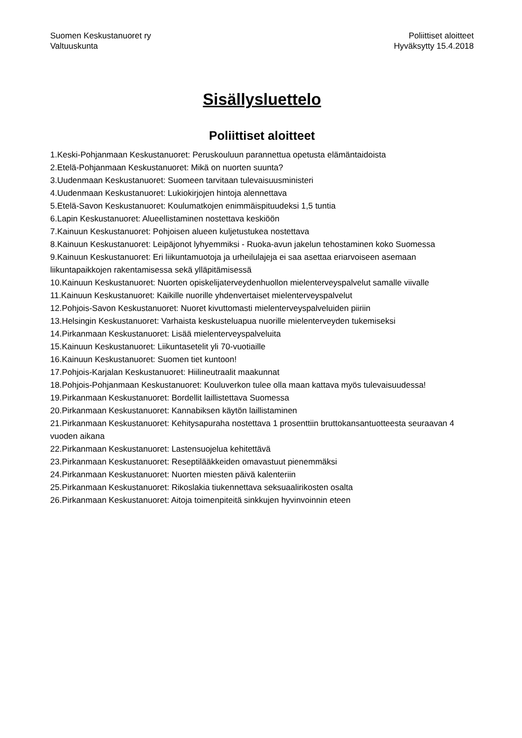Suomen Keskustanuoret ry
Valtuuskunta
Poliittiset aloitteet
Hyväksytty 15.4.2018
Sisällysluettelo
Poliittiset aloitteet
1.Keski-Pohjanmaan Keskustanuoret: Peruskouluun parannettua opetusta elämäntaidoista
2.Etelä-Pohjanmaan Keskustanuoret: Mikä on nuorten suunta?
3.Uudenmaan Keskustanuoret: Suomeen tarvitaan tulevaisuusministeri
4.Uudenmaan Keskustanuoret: Lukiokirjojen hintoja alennettava
5.Etelä-Savon Keskustanuoret: Koulumatkojen enimmäispituudeksi 1,5 tuntia
6.Lapin Keskustanuoret: Alueellistaminen nostettava keskiöön
7.Kainuun Keskustanuoret: Pohjoisen alueen kuljetustukea nostettava
8.Kainuun Keskustanuoret: Leipäjonot lyhyemmiksi - Ruoka-avun jakelun tehostaminen koko Suomessa
9.Kainuun Keskustanuoret: Eri liikuntamuotoja ja urheilulajeja ei saa asettaa eriarvoiseen asemaan liikuntapaikkojen rakentamisessa sekä ylläpitämisessä
10.Kainuun Keskustanuoret: Nuorten opiskelijaterveydenhuollon mielenterveyspalvelut samalle viivalle
11.Kainuun Keskustanuoret: Kaikille nuorille yhdenvertaiset mielenterveyspalvelut
12.Pohjois-Savon Keskustanuoret: Nuoret kivuttomasti mielenterveyspalveluiden piiriin
13.Helsingin Keskustanuoret: Varhaista keskusteluapua nuorille mielenterveyden tukemiseksi
14.Pirkanmaan Keskustanuoret: Lisää mielenterveyspalveluita
15.Kainuun Keskustanuoret: Liikuntasetelit yli 70-vuotiaille
16.Kainuun Keskustanuoret: Suomen tiet kuntoon!
17.Pohjois-Karjalan Keskustanuoret: Hiilineutraalit maakunnat
18.Pohjois-Pohjanmaan Keskustanuoret: Kouluverkon tulee olla maan kattava myös tulevaisuudessa!
19.Pirkanmaan Keskustanuoret: Bordellit laillistettava Suomessa
20.Pirkanmaan Keskustanuoret: Kannabiksen käytön laillistaminen
21.Pirkanmaan Keskustanuoret: Kehitysapuraha nostettava 1 prosenttiin bruttokansantuotteesta seuraavan 4 vuoden aikana
22.Pirkanmaan Keskustanuoret: Lastensuojelua kehitettävä
23.Pirkanmaan Keskustanuoret: Reseptilääkkeiden omavastuut pienemmäksi
24.Pirkanmaan Keskustanuoret: Nuorten miesten päivä kalenteriin
25.Pirkanmaan Keskustanuoret: Rikoslakia tiukennettava seksuaalirikosten osalta
26.Pirkanmaan Keskustanuoret: Aitoja toimenpiteitä sinkkujen hyvinvoinnin eteen